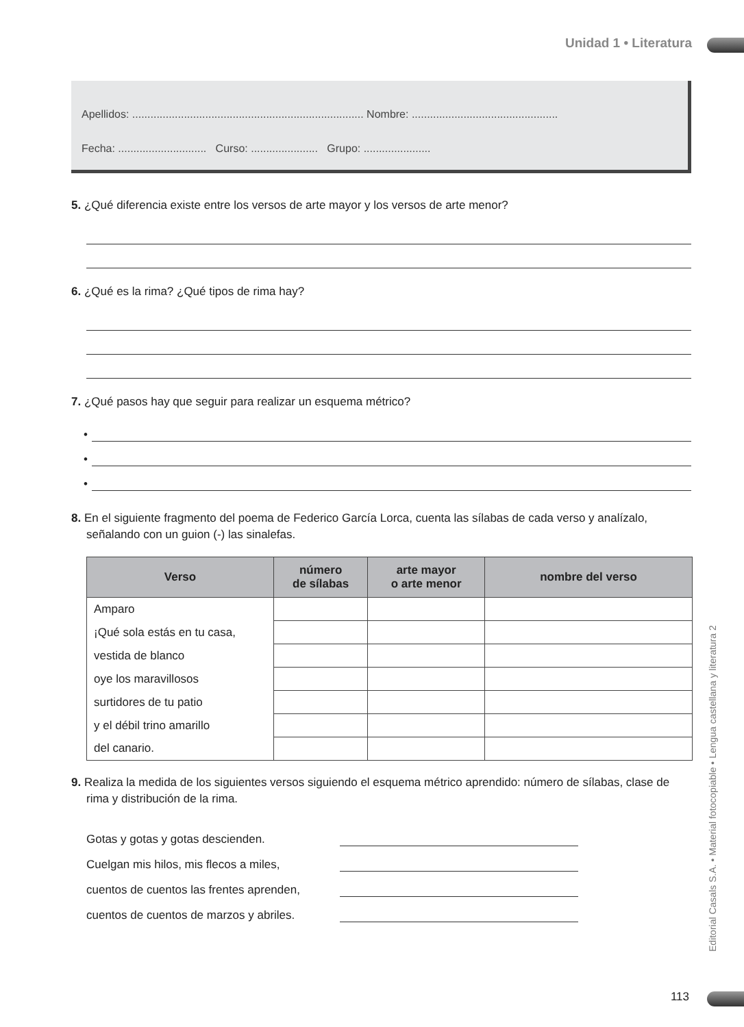Unidad 1 • Literatura
Apellidos: ............................................................................ Nombre: ................................................
Fecha: ............................. Curso: ...................... Grupo: ......................
5. ¿Qué diferencia existe entre los versos de arte mayor y los versos de arte menor?
6. ¿Qué es la rima? ¿Qué tipos de rima hay?
7. ¿Qué pasos hay que seguir para realizar un esquema métrico?
•
•
•
8. En el siguiente fragmento del poema de Federico García Lorca, cuenta las sílabas de cada verso y analízalo, señalando con un guion (-) las sinalefas.
| Verso | número de sílabas | arte mayor o arte menor | nombre del verso |
| --- | --- | --- | --- |
| Amparo | | | |
| ¡Qué sola estás en tu casa, | | | |
| vestida de blanco | | | |
| oye los maravillosos | | | |
| surtidores de tu patio | | | |
| y el débil trino amarillo | | | |
| del canario. | | | |
9. Realiza la medida de los siguientes versos siguiendo el esquema métrico aprendido: número de sílabas, clase de rima y distribución de la rima.
Gotas y gotas y gotas descienden.
Cuelgan mis hilos, mis flecos a miles,
cuentos de cuentos las frentes aprenden,
cuentos de cuentos de marzos y abriles.
Editorial Casals S.A. • Material fotocopiable • Lengua castellana y literatura 2
113